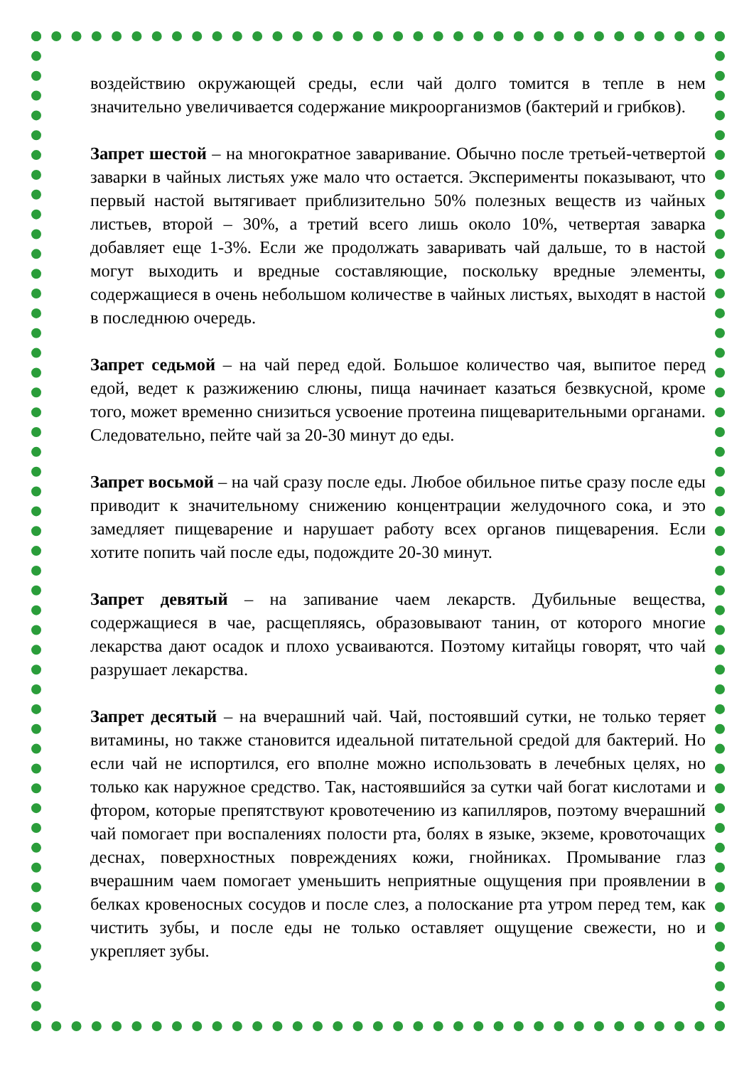воздействию окружающей среды, если чай долго томится в тепле в нем значительно увеличивается содержание микроорганизмов (бактерий и грибков).
Запрет шестой – на многократное заваривание. Обычно после третьей-четвертой заварки в чайных листьях уже мало что остается. Эксперименты показывают, что первый настой вытягивает приблизительно 50% полезных веществ из чайных листьев, второй – 30%, а третий всего лишь около 10%, четвертая заварка добавляет еще 1-3%. Если же продолжать заваривать чай дальше, то в настой могут выходить и вредные составляющие, поскольку вредные элементы, содержащиеся в очень небольшом количестве в чайных листьях, выходят в настой в последнюю очередь.
Запрет седьмой – на чай перед едой. Большое количество чая, выпитое перед едой, ведет к разжижению слюны, пища начинает казаться безвкусной, кроме того, может временно снизиться усвоение протеина пищеварительными органами. Следовательно, пейте чай за 20-30 минут до еды.
Запрет восьмой – на чай сразу после еды. Любое обильное питье сразу после еды приводит к значительному снижению концентрации желудочного сока, и это замедляет пищеварение и нарушает работу всех органов пищеварения. Если хотите попить чай после еды, подождите 20-30 минут.
Запрет девятый – на запивание чаем лекарств. Дубильные вещества, содержащиеся в чае, расщепляясь, образовывают танин, от которого многие лекарства дают осадок и плохо усваиваются. Поэтому китайцы говорят, что чай разрушает лекарства.
Запрет десятый – на вчерашний чай. Чай, постоявший сутки, не только теряет витамины, но также становится идеальной питательной средой для бактерий. Но если чай не испортился, его вполне можно использовать в лечебных целях, но только как наружное средство. Так, настоявшийся за сутки чай богат кислотами и фтором, которые препятствуют кровотечению из капилляров, поэтому вчерашний чай помогает при воспалениях полости рта, болях в языке, экземе, кровоточащих деснах, поверхностных повреждениях кожи, гнойниках. Промывание глаз вчерашним чаем помогает уменьшить неприятные ощущения при проявлении в белках кровеносных сосудов и после слез, а полоскание рта утром перед тем, как чистить зубы, и после еды не только оставляет ощущение свежести, но и укрепляет зубы.